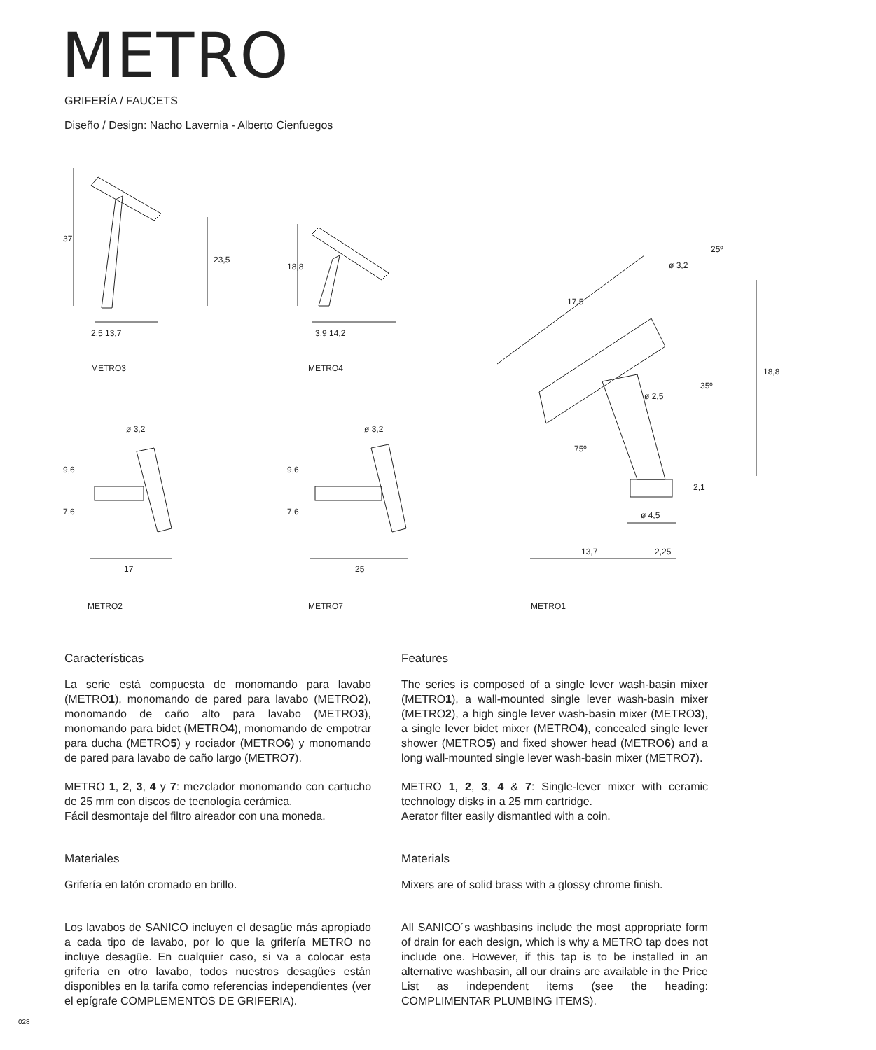METRO
GRIFERÍA / FAUCETS
Diseño / Design: Nacho Lavernia - Alberto Cienfuegos
37
23,5
2,5 13,7
METRO3
18,8
3,9 14,2
METRO4
17,5
18,8
35º
75º
ø 2,5
ø 3,2
25º
2,1
ø 4,5
13,7
2,25
METRO1
9,6
7,6
ø 3,2
17
METRO2
9,6
7,6
ø 3,2
25
METRO7
Características
La serie está compuesta de monomando para lavabo (METRO1), monomando de pared para lavabo (METRO2), monomando de caño alto para lavabo (METRO3), monomando para bidet (METRO4), monomando de empotrar para ducha (METRO5) y rociador (METRO6) y monomando de pared para lavabo de caño largo (METRO7).
METRO 1, 2, 3, 4 y 7: mezclador monomando con cartucho de 25 mm con discos de tecnología cerámica.
Fácil desmontaje del filtro aireador con una moneda.
Materiales
Grifería en latón cromado en brillo.
Los lavabos de SANICO incluyen el desagüe más apropiado a cada tipo de lavabo, por lo que la grifería METRO no incluye desagüe. En cualquier caso, si va a colocar esta grifería en otro lavabo, todos nuestros desagües están disponibles en la tarifa como referencias independientes (ver el epígrafe COMPLEMENTOS DE GRIFERIA).
Features
The series is composed of a single lever wash-basin mixer (METRO1), a wall-mounted single lever wash-basin mixer (METRO2), a high single lever wash-basin mixer (METRO3), a single lever bidet mixer (METRO4), concealed single lever shower (METRO5) and fixed shower head (METRO6) and a long wall-mounted single lever wash-basin mixer (METRO7).
METRO 1, 2, 3, 4 & 7: Single-lever mixer with ceramic technology disks in a 25 mm cartridge.
Aerator filter easily dismantled with a coin.
Materials
Mixers are of solid brass with a glossy chrome finish.
All SANICO´s washbasins include the most appropriate form of drain for each design, which is why a METRO tap does not include one. However, if this tap is to be installed in an alternative washbasin, all our drains are available in the Price List as independent items (see the heading: COMPLIMENTAR PLUMBING ITEMS).
028